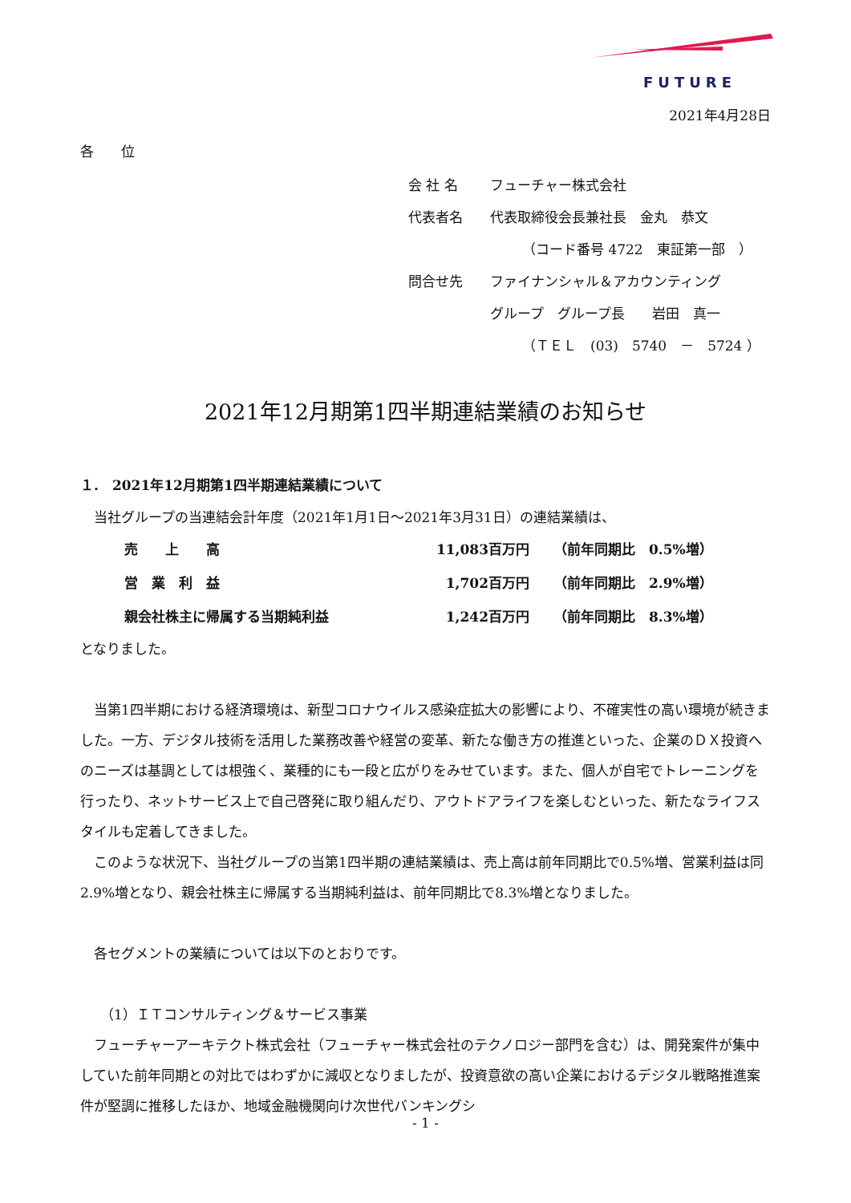FUTURE
2021年4月28日
各　　位
| 会 社 名 | フューチャー株式会社 |
| 代表者名 | 代表取締役会長兼社長 金丸 恭文 |
| | （コード番号 4722 東証第一部 ） |
| 問合せ先 | ファイナンシャル＆アカウンティング |
| | グループ グループ長 岩田 真一 |
| | （ＴＥＬ (03) 5740 － 5724 ） |
2021年12月期第1四半期連結業績のお知らせ
１.　2021年12月期第1四半期連結業績について
当社グループの当連結会計年度（2021年1月1日～2021年3月31日）の連結業績は、
| 売 上 高 | 11,083百万円 | （前年同期比 0.5%増） |
| 営 業 利 益 | 1,702百万円 | （前年同期比 2.9%増） |
| 親会社株主に帰属する当期純利益 | 1,242百万円 | （前年同期比 8.3%増） |
となりました。
当第1四半期における経済環境は、新型コロナウイルス感染症拡大の影響により、不確実性の高い環境が続きました。一方、デジタル技術を活用した業務改善や経営の変革、新たな働き方の推進といった、企業のＤＸ投資へのニーズは基調としては根強く、業種的にも一段と広がりをみせています。また、個人が自宅でトレーニングを行ったり、ネットサービス上で自己啓発に取り組んだり、アウトドアライフを楽しむといった、新たなライフスタイルも定着してきました。
このような状況下、当社グループの当第1四半期の連結業績は、売上高は前年同期比で0.5%増、営業利益は同2.9%増となり、親会社株主に帰属する当期純利益は、前年同期比で8.3%増となりました。
各セグメントの業績については以下のとおりです。
（1）ＩＴコンサルティング＆サービス事業
フューチャーアーキテクト株式会社（フューチャー株式会社のテクノロジー部門を含む）は、開発案件が集中していた前年同期との対比ではわずかに減収となりましたが、投資意欲の高い企業におけるデジタル戦略推進案件が堅調に推移したほか、地域金融機関向け次世代バンキングシ
- 1 -